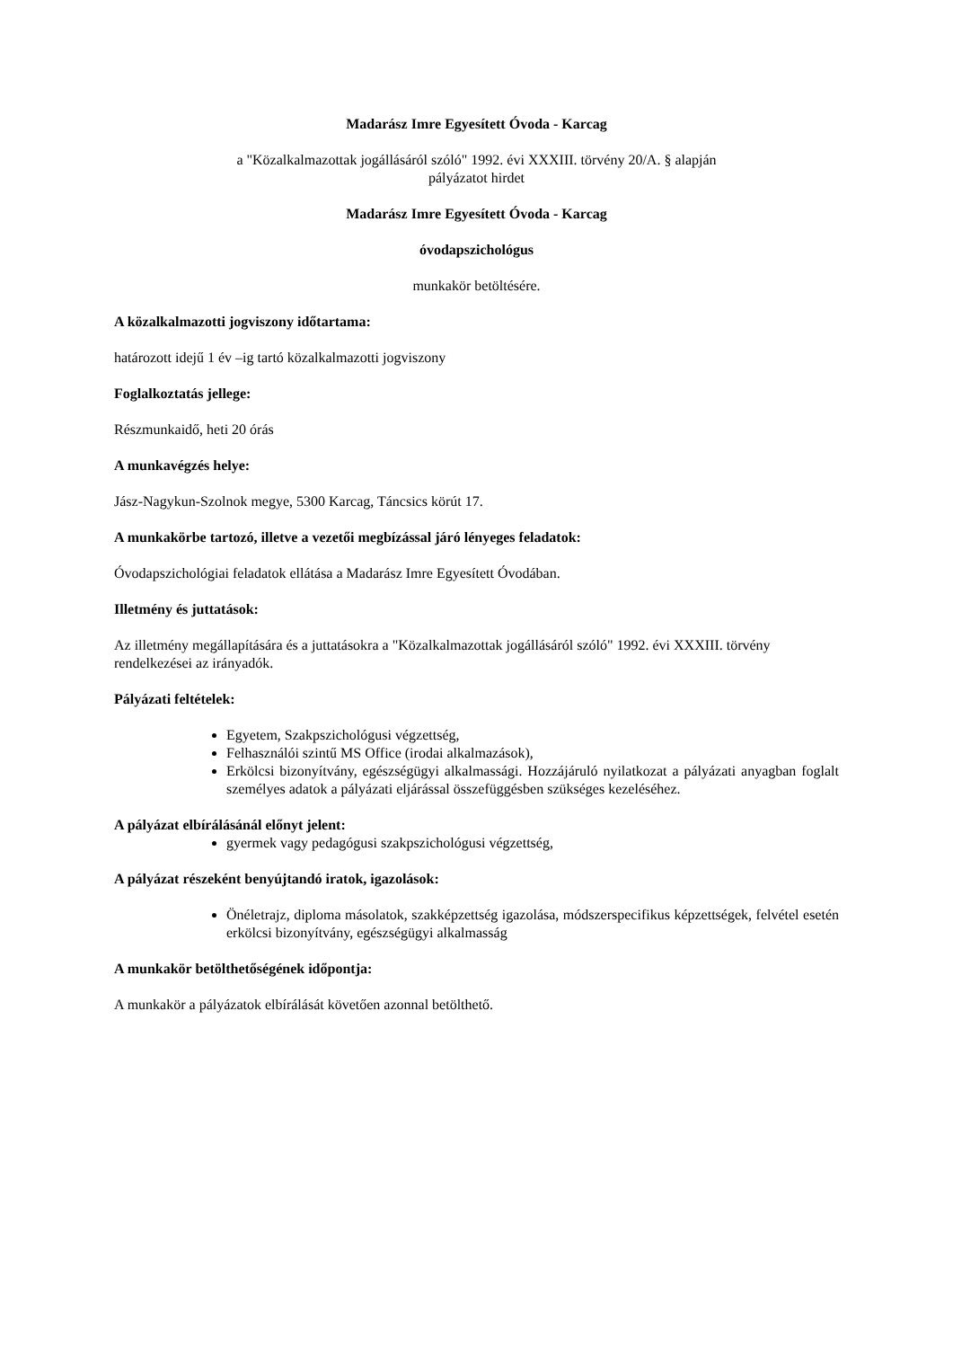Madarász Imre Egyesített Óvoda - Karcag
a "Közalkalmazottak jogállásáról szóló" 1992. évi XXXIII. törvény 20/A. § alapján
pályázatot hirdet
Madarász Imre Egyesített Óvoda - Karcag
óvodapszichológus
munkakör betöltésére.
A közalkalmazotti jogviszony időtartama:
határozott idejű 1 év –ig tartó közalkalmazotti jogviszony
Foglalkoztatás jellege:
Részmunkaidő, heti 20 órás
A munkavégzés helye:
Jász-Nagykun-Szolnok megye, 5300 Karcag, Táncsics körút 17.
A munkakörbe tartozó, illetve a vezetői megbízással járó lényeges feladatok:
Óvodapszichológiai feladatok ellátása a Madarász Imre Egyesített Óvodában.
Illetmény és juttatások:
Az illetmény megállapítására és a juttatásokra a "Közalkalmazottak jogállásáról szóló" 1992. évi XXXIII. törvény rendelkezései az irányadók.
Pályázati feltételek:
Egyetem, Szakpszichológusi végzettség,
Felhasználói szintű MS Office (irodai alkalmazások),
Erkölcsi bizonyítvány, egészségügyi alkalmassági. Hozzájáruló nyilatkozat a pályázati anyagban foglalt személyes adatok a pályázati eljárással összefüggésben szükséges kezeléséhez.
A pályázat elbírálásánál előnyt jelent:
gyermek vagy pedagógusi szakpszichológusi végzettség,
A pályázat részeként benyújtandó iratok, igazolások:
Önéletrajz, diploma másolatok, szakképzettség igazolása, módszerspecifikus képzettségek, felvétel esetén erkölcsi bizonyítvány, egészségügyi alkalmasság
A munkakör betölthetőségének időpontja:
A munkakör a pályázatok elbírálását követően azonnal betölthető.